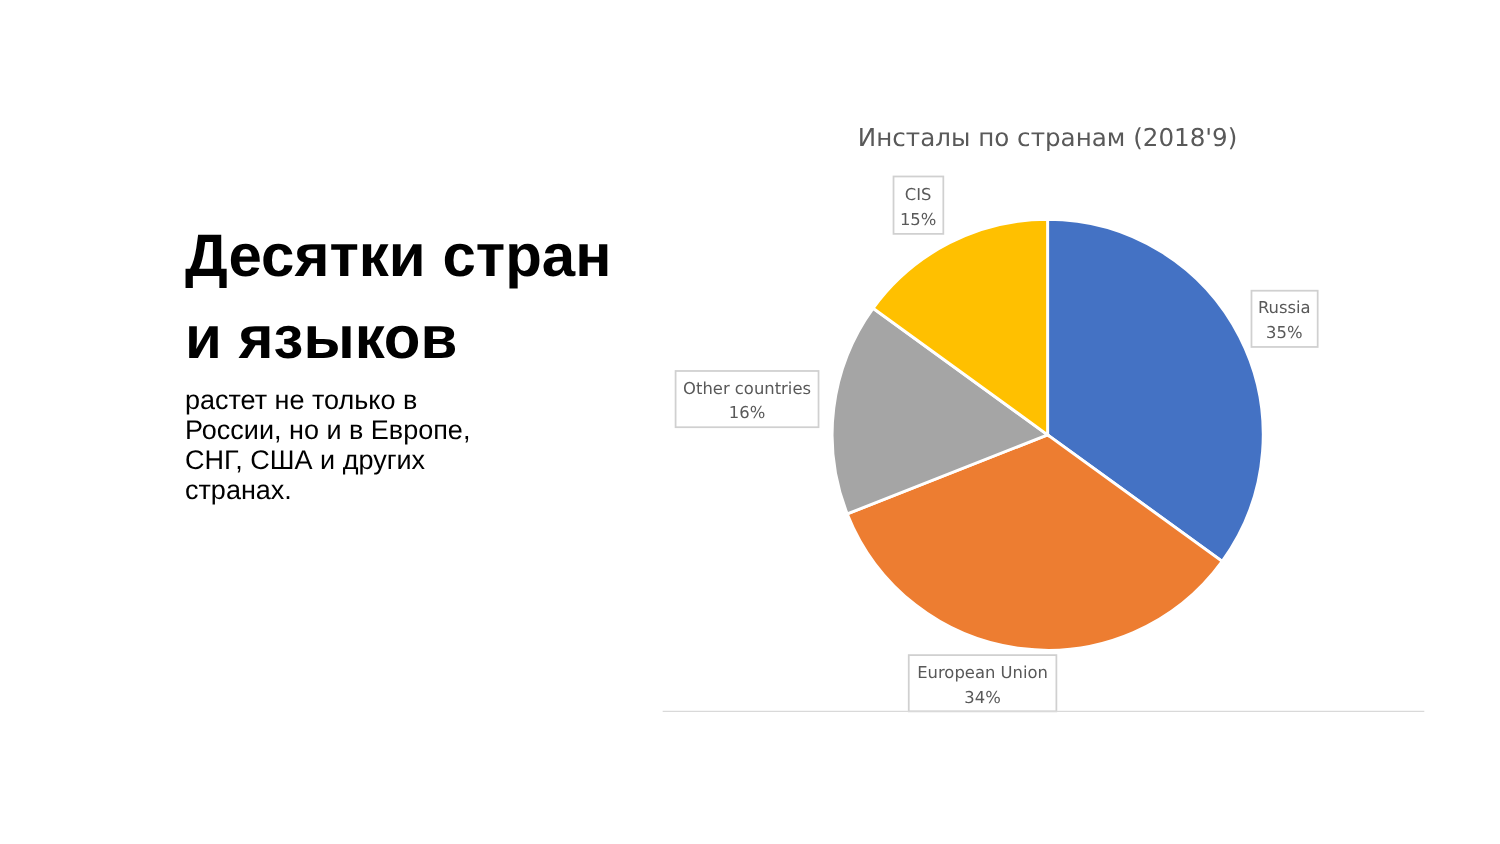Десятки стран и языков
растет не только в России, но и в Европе, СНГ, США и других странах.
Инсталы по странам (2018'9)
CIS
15%
Russia
35%
Other countries
16%
European Union
34%